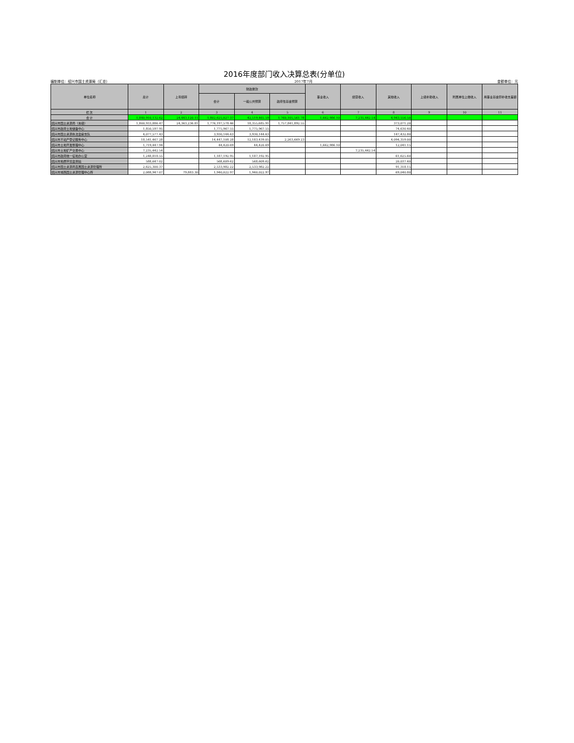2016年度部门收入决算总表(分单位)
编制单位：绍兴市国土资源局（汇总） 2017年7月 金额单位：元
| 单位名称 | 总计 | 上年结转 | 财政拨款 | | | 事业收入 | 经营收入 | 其他收入 | 上级补助收入 | 附属单位上缴收入 | 用事业基金弥补收支差额 |
| --- | --- | --- | --- | --- | --- | --- | --- | --- | --- | --- | --- |
| | | | 合计 | 一般公共预算 | 政府性基金预算 | | | | | | |
| 栏 次 | 1 | 2 | 3 | 4 | 5 | 6 | 7 | 8 | 9 | 10 | 11 |
| 合 计 | 1,840,910,132.62 | 24,443,120.11 | 1,802,625,027.37 | 42,519,465.59 | 1,760,105,561.78 | 1,662,986.10 | 7,235,442.54 | 4,943,556.50 | | | |
| 绍兴市国土资源局（本级） | 1,800,933,886.47 | 24,363,236.81 | 1,776,197,578.46 | 18,355,685.91 | 1,757,841,892.55 | | | 373,071.20 | | | |
| 绍兴市政府土地储备中心 | 1,850,597.95 | | 1,775,967.55 | 1,775,967.55 | | | | 74,630.40 | | | |
| 绍兴市国土资源执法监察支队 | 4,077,577.43 | | 3,930,144.63 | 3,930,144.63 | | | | 147,432.80 | | | |
| 绍兴市不动产登记服务中心 | 18,541,467.28 | | 14,447,108.28 | 12,183,439.05 | 2,263,669.23 | | | 4,094,359.00 | | | |
| 绍兴市土地开发整理中心 | 1,719,447.94 | | 44,420.69 | 44,420.69 | | 1,662,986.10 | | 12,041.15 | | | |
| 绍兴市土地矿产交易中心 | 7,235,442.54 | | | | | | 7,235,442.54 | | | | |
| 绍兴市政府统一征地办公室 | 1,248,818.55 | | 1,187,192.95 | 1,187,192.95 | | | | 61,625.60 | | | |
| 绍兴市地质环境监测站 | 588,647.02 | | 568,609.62 | 568,609.62 | | | | 20,037.40 | | | |
| 绍兴市国土资源局直属国土资源管理所 | 2,625,300.37 | | 2,533,982.22 | 2,533,982.22 | | | | 91,318.15 | | | |
| 绍兴市城西国土资源管理中心所 | 2,088,947.07 | 79,883.30 | 1,940,022.97 | 1,940,022.97 | | | | 69,040.80 | | | |